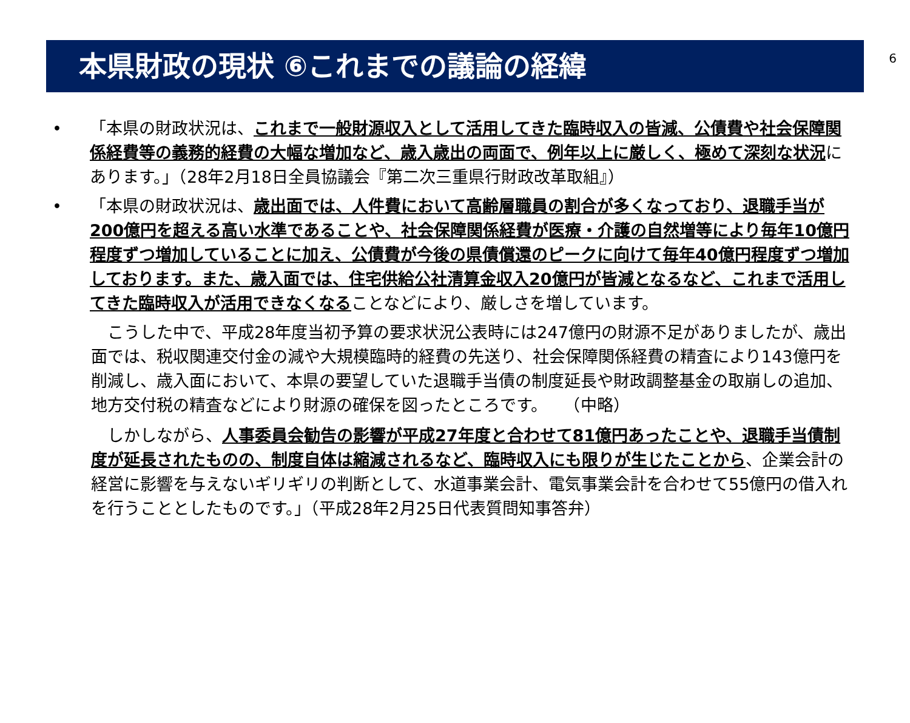6
本県財政の現状 ⑥これまでの議論の経緯
• 「本県の財政状況は、これまで一般財源収入として活用してきた臨時収入の皆減、公債費や社会保障関係経費等の義務的経費の大幅な増加など、歳入歳出の両面で、例年以上に厳しく、極めて深刻な状況にあります。」（28年2月18日全員協議会『第二次三重県行財政改革取組』）
• 「本県の財政状況は、歳出面では、人件費において高齢層職員の割合が多くなっており、退職手当が200億円を超える高い水準であることや、社会保障関係経費が医療・介護の自然増等により毎年10億円程度ずつ増加していることに加え、公債費が今後の県債償還のピークに向けて毎年40億円程度ずつ増加しております。また、歳入面では、住宅供給公社清算金収入20億円が皆減となるなど、これまで活用してきた臨時収入が活用できなくなることなどにより、厳しさを増しています。
　こうした中で、平成28年度当初予算の要求状況公表時には247億円の財源不足がありましたが、歳出面では、税収関連交付金の減や大規模臨時的経費の先送り、社会保障関係経費の精査により143億円を削減し、歳入面において、本県の要望していた退職手当債の制度延長や財政調整基金の取崩しの追加、地方交付税の精査などにより財源の確保を図ったところです。　　（中略）
　しかしながら、人事委員会勧告の影響が平成27年度と合わせて81億円あったことや、退職手当債制度が延長されたものの、制度自体は縮減されるなど、臨時収入にも限りが生じたことから、企業会計の経営に影響を与えないギリギリの判断として、水道事業会計、電気事業会計を合わせて55億円の借入れを行うこととしたものです。」（平成28年2月25日代表質問知事答弁）